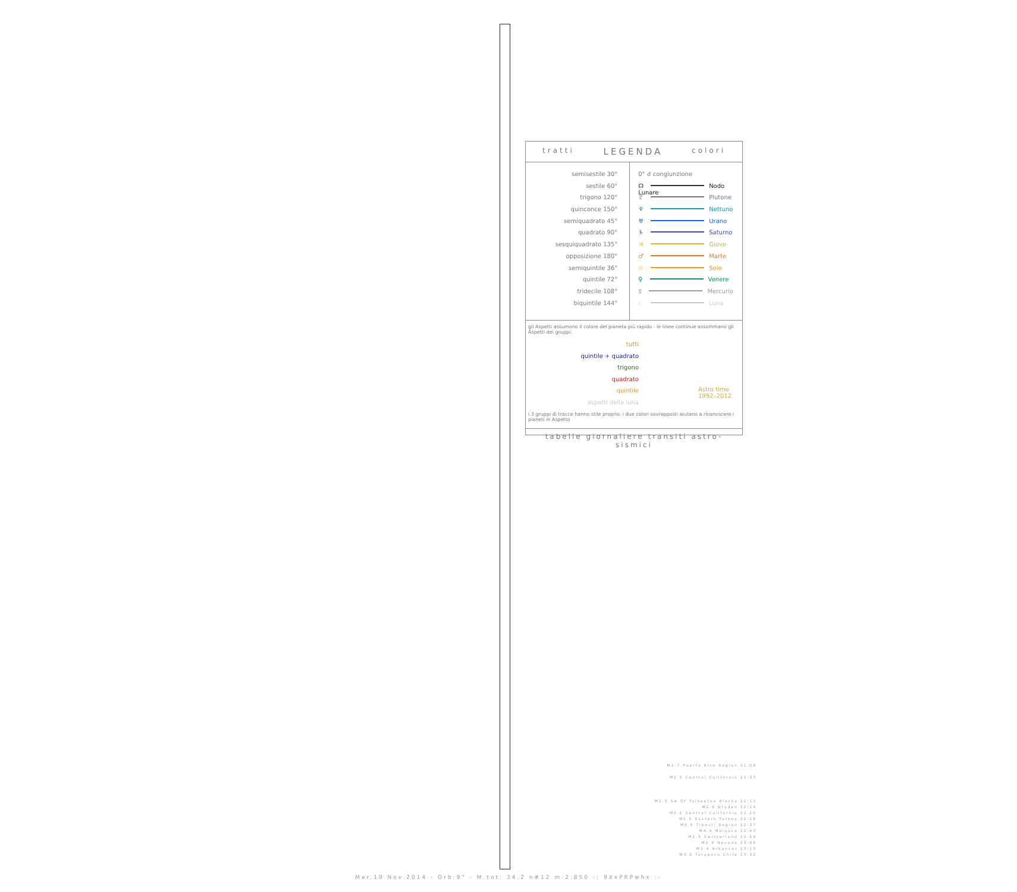tratti LEGENDA colori
semisestile 30°
sestile 60°
trigono 120°
quinconce 150°
semiquadrato 45°
quadrato 90°
sesquiquadrato 135°
opposizione 180°
semiquintile 36°
quintile 72°
tridecile 108°
biquintile 144°
0° ☌ congiunzione
☊ Nodo Lunare
♇ Plutone
♆ Nettuno
♅ Urano
♄ Saturno
♃ Giove
♂ Marte
☉ Sole
♀ Venere
☿ Mercurio
☾ Luna
gli Aspetti assumono il colore del pianeta più rapido - le linee continue assommano gli Aspetti dei gruppi:
tutti
quintile + quadrato
trigono
quadrato
quintile
aspetti della luna
Astro time
1992–2012
i 3 gruppi di tracce hanno stile proprio; i due colori sovrapposti aiutano a riconoscere i pianeti in Aspetto
tabelle giornaliere transiti astro-sismici
M2.7 Puerto Rico Region 21:08
M2.5 Central California 21:33
M2.5 Sw Of Talkeetna Alaska 22:11
M2.6 Dryden 22:14
M2.6 Central California 22:20
M2.5 Eastern Turkey 22:28
M4.6 Tibesti Region 22:37
M4.4 Molucca 22:43
M2.5 Switzerland 22:59
M2.4 Nevada 23:04
M2.4 Arkansas 23:15
M3.0 Tarapaca Chile 23:32
Mer.19 Nov.2014 - Orb:9° - M.tot: 34.2 n#12 m:2.850 -: 9XxPRPwhx :-